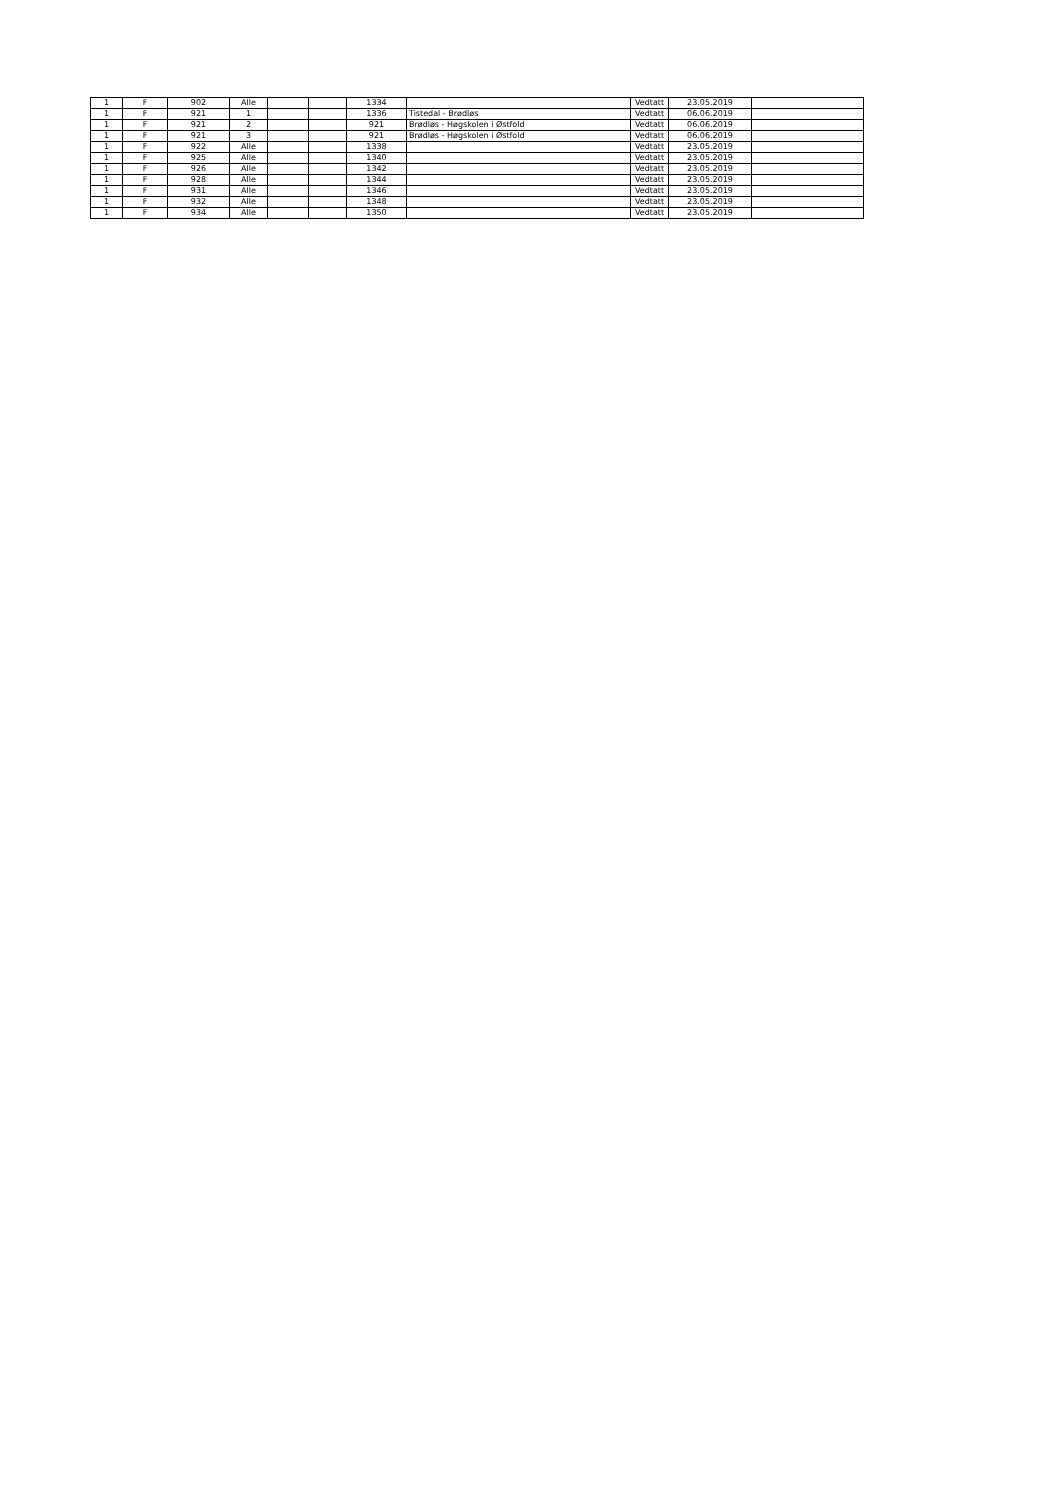| 1 | F | 902 | Alle | | | 1334 | | Vedtatt | 23.05.2019 | |
| 1 | F | 921 | 1 | | | 1336 | Tistedal - Brødløs | Vedtatt | 06.06.2019 | |
| 1 | F | 921 | 2 | | | 921 | Brødløs - Høgskolen i Østfold | Vedtatt | 06.06.2019 | |
| 1 | F | 921 | 3 | | | 921 | Brødløs - Høgskolen i Østfold | Vedtatt | 06.06.2019 | |
| 1 | F | 922 | Alle | | | 1338 | | Vedtatt | 23.05.2019 | |
| 1 | F | 925 | Alle | | | 1340 | | Vedtatt | 23.05.2019 | |
| 1 | F | 926 | Alle | | | 1342 | | Vedtatt | 23.05.2019 | |
| 1 | F | 928 | Alle | | | 1344 | | Vedtatt | 23.05.2019 | |
| 1 | F | 931 | Alle | | | 1346 | | Vedtatt | 23.05.2019 | |
| 1 | F | 932 | Alle | | | 1348 | | Vedtatt | 23.05.2019 | |
| 1 | F | 934 | Alle | | | 1350 | | Vedtatt | 23.05.2019 | |